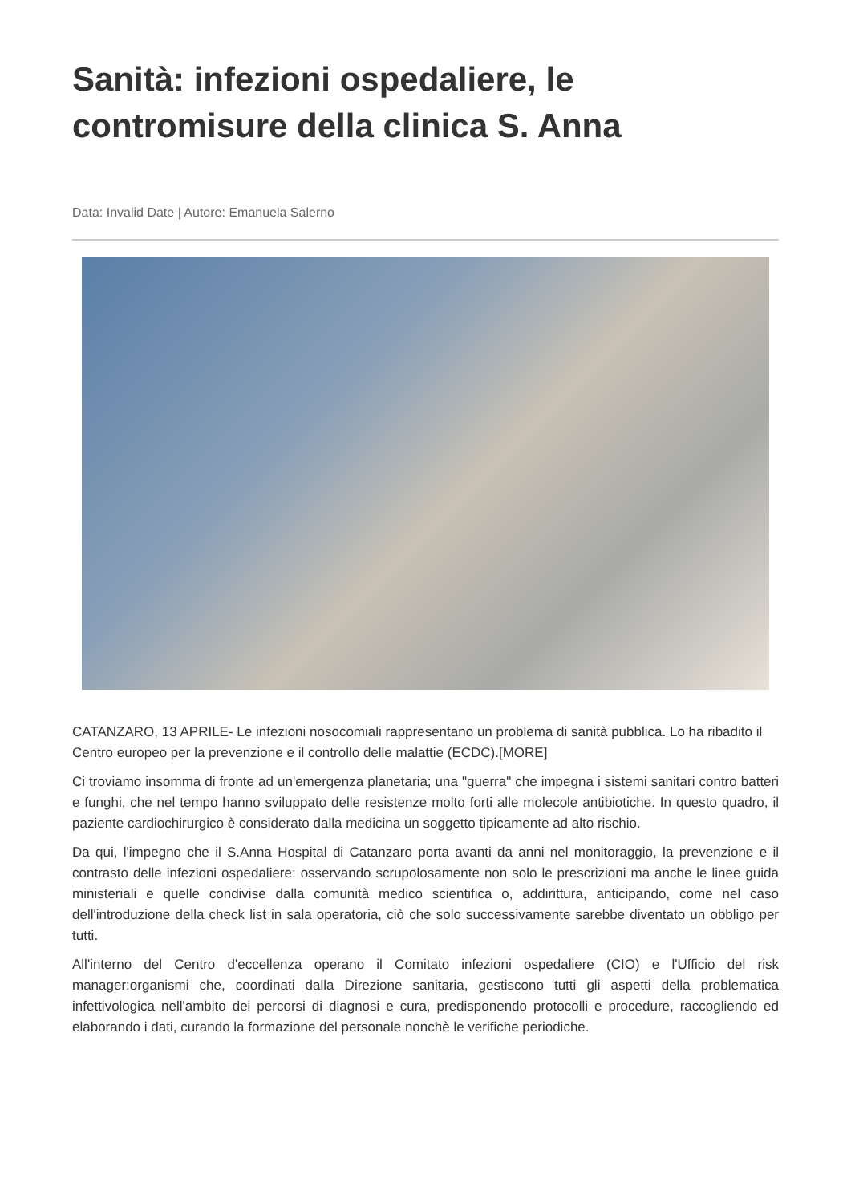Sanità: infezioni ospedaliere, le contromisure della clinica S. Anna
Data: Invalid Date | Autore: Emanuela Salerno
CATANZARO, 13 APRILE- Le infezioni nosocomiali rappresentano un problema di sanità pubblica. Lo ha ribadito il Centro europeo per la prevenzione e il controllo delle malattie (ECDC).[MORE]
Ci troviamo insomma di fronte ad un'emergenza planetaria; una "guerra" che impegna i sistemi sanitari contro batteri e funghi, che nel tempo hanno sviluppato delle resistenze molto forti alle molecole antibiotiche. In questo quadro, il paziente cardiochirurgico è considerato dalla medicina un soggetto tipicamente ad alto rischio.
Da qui, l'impegno che il S.Anna Hospital di Catanzaro porta avanti da anni nel monitoraggio, la prevenzione e il contrasto delle infezioni ospedaliere: osservando scrupolosamente non solo le prescrizioni ma anche le linee guida ministeriali e quelle condivise dalla comunità medico scientifica o, addirittura, anticipando, come nel caso dell'introduzione della check list in sala operatoria, ciò che solo successivamente sarebbe diventato un obbligo per tutti.
All'interno del Centro d'eccellenza operano il Comitato infezioni ospedaliere (CIO) e l'Ufficio del risk manager:organismi che, coordinati dalla Direzione sanitaria, gestiscono tutti gli aspetti della problematica infettivologica nell'ambito dei percorsi di diagnosi e cura, predisponendo protocolli e procedure, raccogliendo ed elaborando i dati, curando la formazione del personale nonchè le verifiche periodiche.